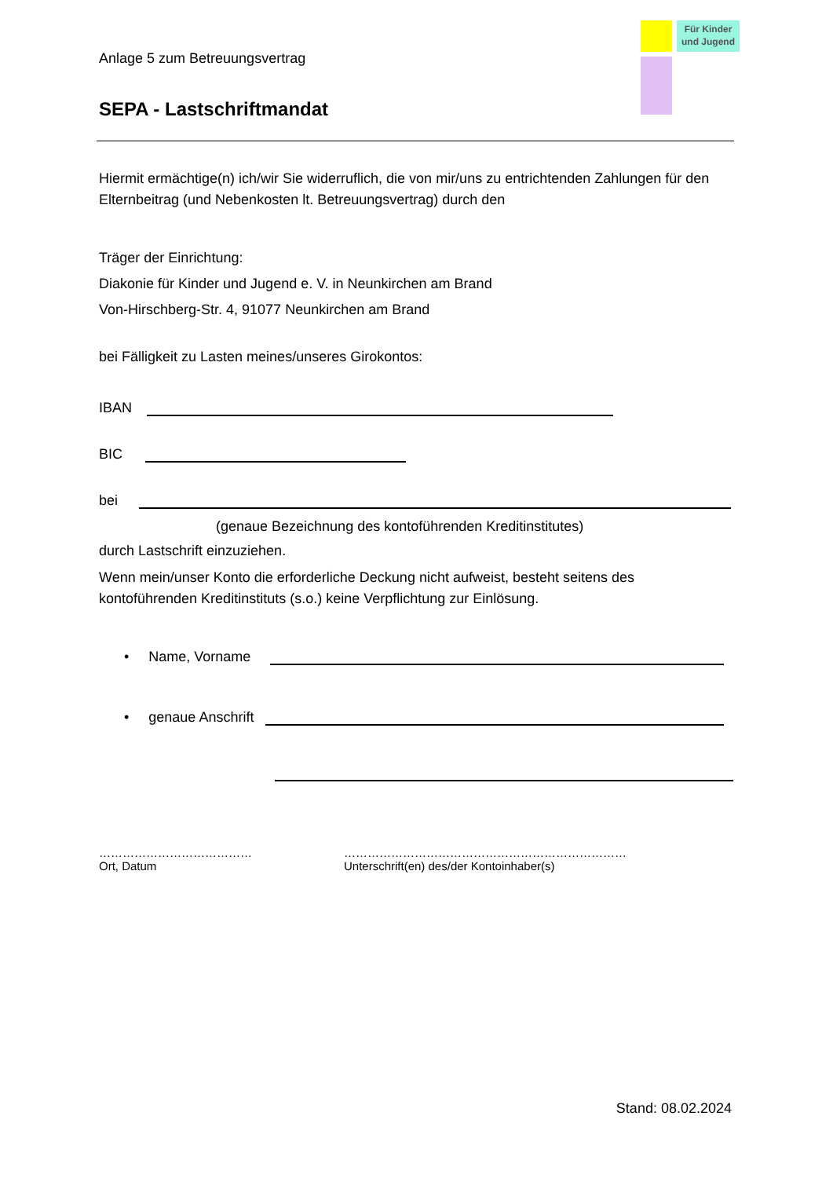Für Kinder
und Jugend
Anlage 5 zum Betreuungsvertrag
SEPA - Lastschriftmandat
Hiermit ermächtige(n) ich/wir Sie widerruflich, die von mir/uns zu entrichtenden Zahlungen für den Elternbeitrag (und Nebenkosten lt. Betreuungsvertrag) durch den
Träger der Einrichtung:
Diakonie für Kinder und Jugend e. V. in Neunkirchen am Brand
Von-Hirschberg-Str. 4, 91077 Neunkirchen am Brand
bei Fälligkeit zu Lasten meines/unseres Girokontos:
IBAN
BIC
bei
(genaue Bezeichnung des kontoführenden Kreditinstitutes)
durch Lastschrift einzuziehen.
Wenn mein/unser Konto die erforderliche Deckung nicht aufweist, besteht seitens des kontoführenden Kreditinstituts (s.o.) keine Verpflichtung zur Einlösung.
• Name, Vorname
• genaue Anschrift
…………………………………
Ort, Datum
………………………………………………………………
Unterschrift(en) des/der Kontoinhaber(s)
Stand: 08.02.2024